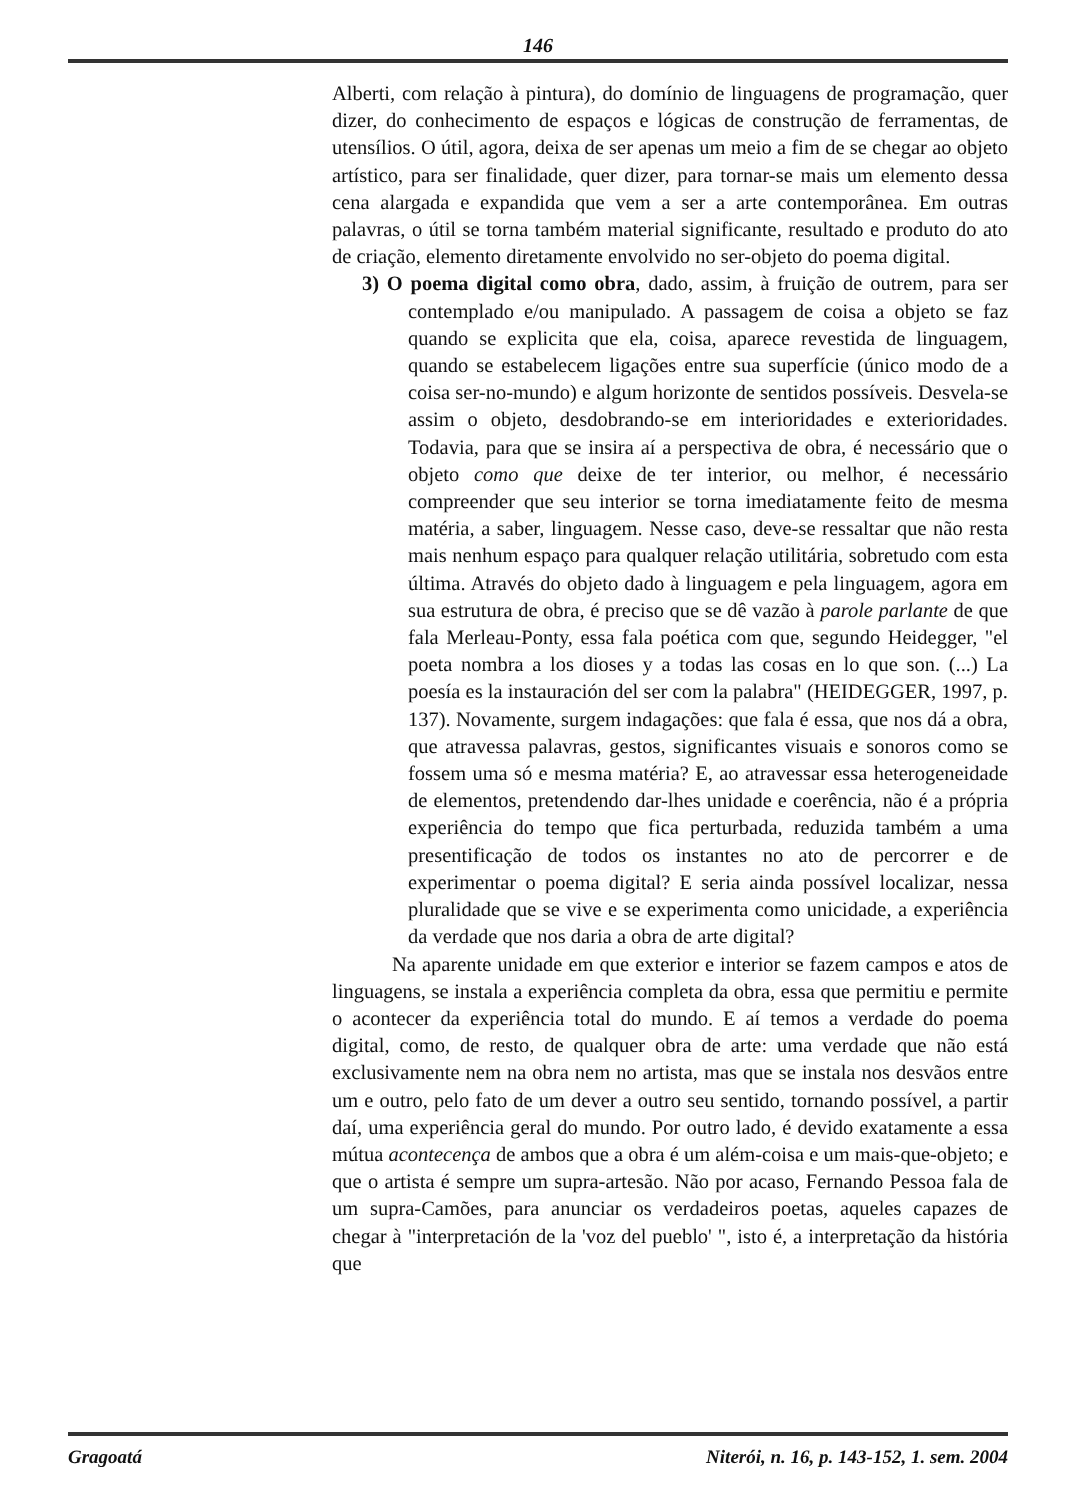146
Alberti, com relação à pintura), do domínio de linguagens de programação, quer dizer, do conhecimento de espaços e lógicas de construção de ferramentas, de utensílios. O útil, agora, deixa de ser apenas um meio a fim de se chegar ao objeto artístico, para ser finalidade, quer dizer, para tornar-se mais um elemento dessa cena alargada e expandida que vem a ser a arte contemporânea. Em outras palavras, o útil se torna também material significante, resultado e produto do ato de criação, elemento diretamente envolvido no ser-objeto do poema digital.
3) O poema digital como obra, dado, assim, à fruição de outrem, para ser contemplado e/ou manipulado. A passagem de coisa a objeto se faz quando se explicita que ela, coisa, aparece revestida de linguagem, quando se estabelecem ligações entre sua superfície (único modo de a coisa ser-no-mundo) e algum horizonte de sentidos possíveis. Desvela-se assim o objeto, desdobrando-se em interioridades e exterioridades. Todavia, para que se insira aí a perspectiva de obra, é necessário que o objeto como que deixe de ter interior, ou melhor, é necessário compreender que seu interior se torna imediatamente feito de mesma matéria, a saber, linguagem. Nesse caso, deve-se ressaltar que não resta mais nenhum espaço para qualquer relação utilitária, sobretudo com esta última. Através do objeto dado à linguagem e pela linguagem, agora em sua estrutura de obra, é preciso que se dê vazão à parole parlante de que fala Merleau-Ponty, essa fala poética com que, segundo Heidegger, "el poeta nombra a los dioses y a todas las cosas en lo que son. (...) La poesía es la instauración del ser com la palabra" (HEIDEGGER, 1997, p. 137). Novamente, surgem indagações: que fala é essa, que nos dá a obra, que atravessa palavras, gestos, significantes visuais e sonoros como se fossem uma só e mesma matéria? E, ao atravessar essa heterogeneidade de elementos, pretendendo dar-lhes unidade e coerência, não é a própria experiência do tempo que fica perturbada, reduzida também a uma presentificação de todos os instantes no ato de percorrer e de experimentar o poema digital? E seria ainda possível localizar, nessa pluralidade que se vive e se experimenta como unicidade, a experiência da verdade que nos daria a obra de arte digital?
Na aparente unidade em que exterior e interior se fazem campos e atos de linguagens, se instala a experiência completa da obra, essa que permitiu e permite o acontecer da experiência total do mundo. E aí temos a verdade do poema digital, como, de resto, de qualquer obra de arte: uma verdade que não está exclusivamente nem na obra nem no artista, mas que se instala nos desvãos entre um e outro, pelo fato de um dever a outro seu sentido, tornando possível, a partir daí, uma experiência geral do mundo. Por outro lado, é devido exatamente a essa mútua acontecença de ambos que a obra é um além-coisa e um mais-que-objeto; e que o artista é sempre um supra-artesão. Não por acaso, Fernando Pessoa fala de um supra-Camões, para anunciar os verdadeiros poetas, aqueles capazes de chegar à "interpretación de la 'voz del pueblo' ", isto é, a interpretação da história que
Gragoatá Niterói, n. 16, p. 143-152, 1. sem. 2004